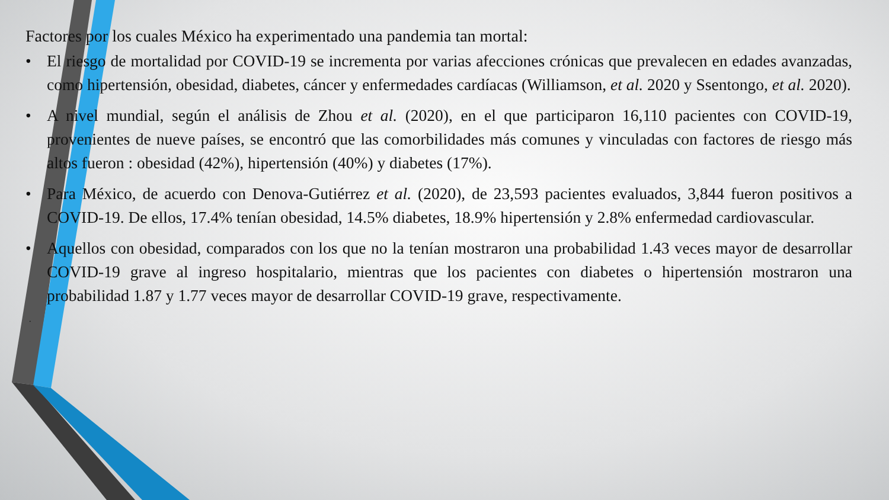Factores por los cuales México ha experimentado una pandemia tan mortal:
• El riesgo de mortalidad por COVID-19 se incrementa por varias afecciones crónicas que prevalecen en edades avanzadas, como hipertensión, obesidad, diabetes, cáncer y enfermedades cardíacas (Williamson, et al. 2020 y Ssentongo, et al. 2020).
• A nivel mundial, según el análisis de Zhou et al. (2020), en el que participaron 16,110 pacientes con COVID-19, provenientes de nueve países, se encontró que las comorbilidades más comunes y vinculadas con factores de riesgo más altos fueron : obesidad (42%), hipertensión (40%) y diabetes (17%).
• Para México, de acuerdo con Denova-Gutiérrez et al. (2020), de 23,593 pacientes evaluados, 3,844 fueron positivos a COVID-19. De ellos, 17.4% tenían obesidad, 14.5% diabetes, 18.9% hipertensión y 2.8% enfermedad cardiovascular.
• Aquellos con obesidad, comparados con los que no la tenían mostraron una probabilidad 1.43 veces mayor de desarrollar COVID-19 grave al ingreso hospitalario, mientras que los pacientes con diabetes o hipertensión mostraron una probabilidad 1.87 y 1.77 veces mayor de desarrollar COVID-19 grave, respectivamente.
.